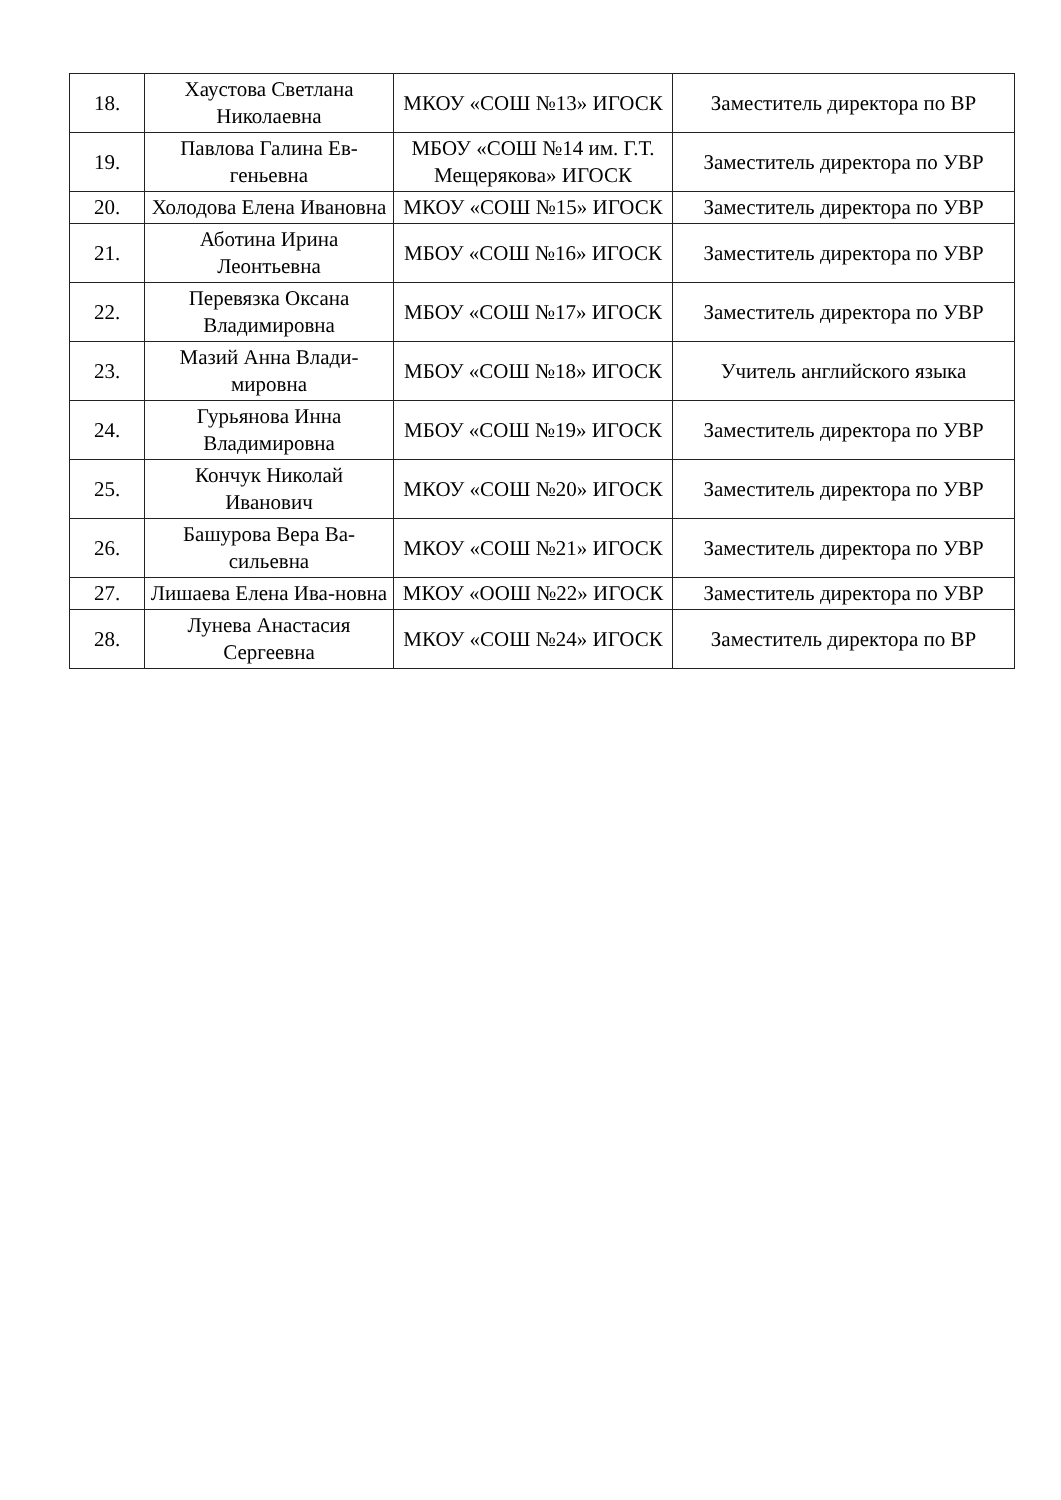| 18. | Хаустова Светлана Николаевна | МКОУ «СОШ №13» ИГОСК | Заместитель директора по ВР |
| 19. | Павлова Галина Ев-геньевна | МБОУ «СОШ №14 им. Г.Т. Мещерякова» ИГОСК | Заместитель директора по УВР |
| 20. | Холодова Елена Ивановна | МКОУ «СОШ №15» ИГОСК | Заместитель директора по УВР |
| 21. | Аботина Ирина Леонтьевна | МБОУ «СОШ №16» ИГОСК | Заместитель директора по УВР |
| 22. | Перевязка Оксана Владимировна | МБОУ «СОШ №17» ИГОСК | Заместитель директора по УВР |
| 23. | Мазий Анна Влади-мировна | МБОУ «СОШ №18» ИГОСК | Учитель английского языка |
| 24. | Гурьянова Инна Владимировна | МБОУ «СОШ №19» ИГОСК | Заместитель директора по УВР |
| 25. | Кончук Николай Иванович | МКОУ «СОШ №20» ИГОСК | Заместитель директора по УВР |
| 26. | Башурова Вера Ва-сильевна | МКОУ «СОШ №21» ИГОСК | Заместитель директора по УВР |
| 27. | Лишаева Елена Ива-новна | МКОУ «ООШ №22» ИГОСК | Заместитель директора по УВР |
| 28. | Лунева Анастасия Сергеевна | МКОУ «СОШ №24» ИГОСК | Заместитель директора по ВР |